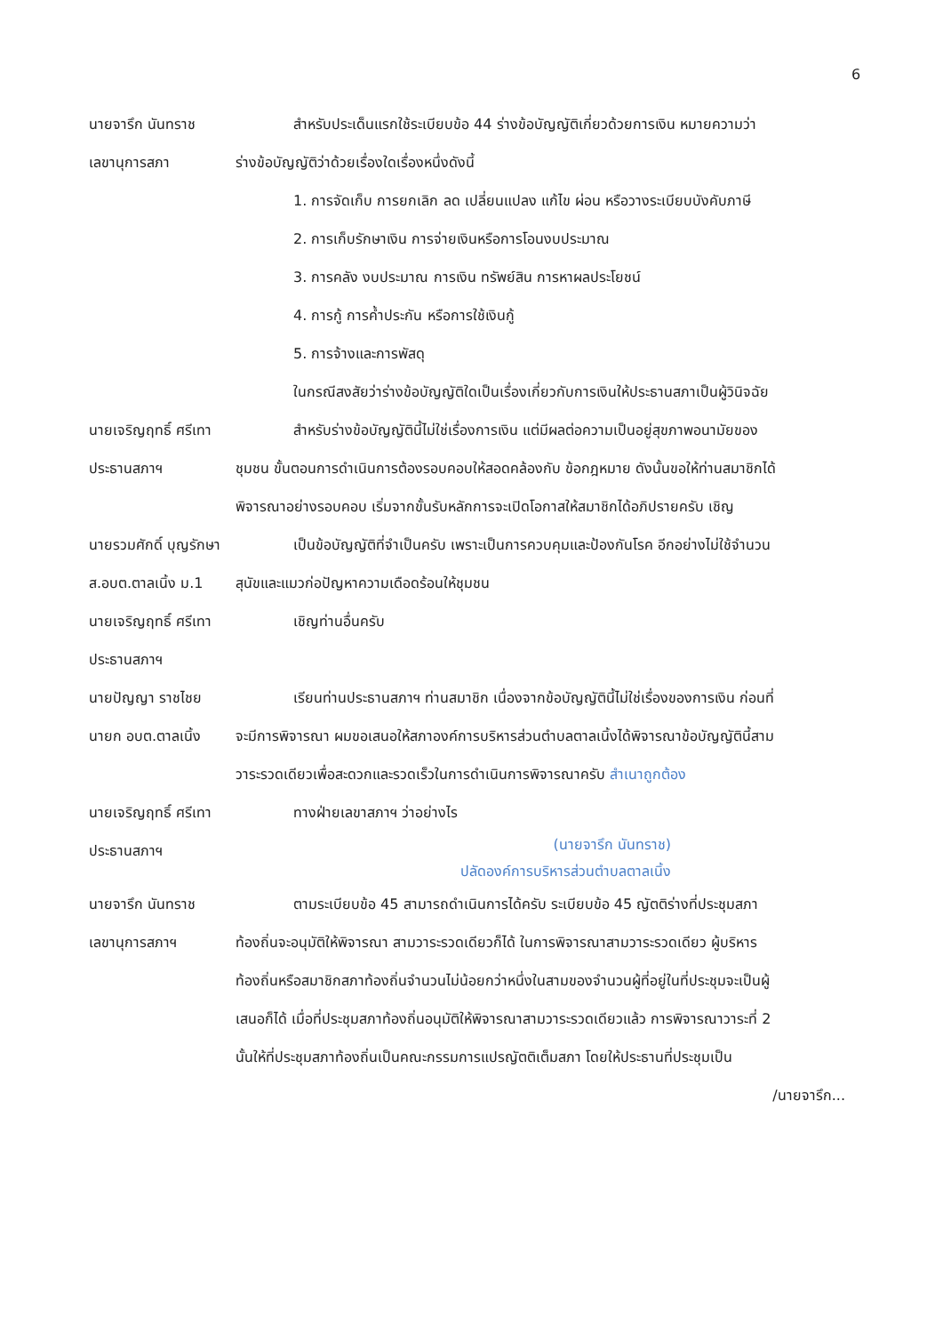6
นายจารึก นันทราช
เลขานุการสภา
สำหรับประเด็นแรกใช้ระเบียบข้อ 44 ร่างข้อบัญญัติเกี่ยวด้วยการเงิน หมายความว่า ร่างข้อบัญญัติว่าด้วยเรื่องใดเรื่องหนึ่งดังนี้
1. การจัดเก็บ การยกเลิก ลด เปลี่ยนแปลง แก้ไข ผ่อน หรือวางระเบียบบังคับภาษี
2. การเก็บรักษาเงิน การจ่ายเงินหรือการโอนงบประมาณ
3. การคลัง งบประมาณ การเงิน ทรัพย์สิน การหาผลประโยชน์
4. การกู้ การค้ำประกัน หรือการใช้เงินกู้
5. การจ้างและการพัสดุ
ในกรณีสงสัยว่าร่างข้อบัญญัติใดเป็นเรื่องเกี่ยวกับการเงินให้ประธานสภาเป็นผู้วินิจฉัย
นายเจริญฤทธิ์ ศรีเทา
ประธานสภาฯ
สำหรับร่างข้อบัญญัตินี้ไม่ใช่เรื่องการเงิน แต่มีผลต่อความเป็นอยู่สุขภาพอนามัยของชุมชน ขั้นตอนการดำเนินการต้องรอบคอบให้สอดคล้องกับ ข้อกฎหมาย ดังนั้นขอให้ท่านสมาชิกได้พิจารณาอย่างรอบคอบ เริ่มจากขั้นรับหลักการจะเปิดโอกาสให้สมาชิกได้อภิปรายครับ เชิญ
นายรวมศักดิ์ บุญรักษา
ส.อบต.ตาลเนิ้ง ม.1
เป็นข้อบัญญัติที่จำเป็นครับ เพราะเป็นการควบคุมและป้องกันโรค อีกอย่างไม่ใช้จำนวนสุนัขและแมวก่อปัญหาความเดือดร้อนให้ชุมชน
นายเจริญฤทธิ์ ศรีเทา
ประธานสภาฯ
เชิญท่านอื่นครับ
นายปัญญา ราชไชย
นายก อบต.ตาลเนิ้ง
เรียนท่านประธานสภาฯ ท่านสมาชิก เนื่องจากข้อบัญญัตินี้ไม่ใช่เรื่องของการเงิน ก่อนที่จะมีการพิจารณา ผมขอเสนอให้สภาองค์การบริหารส่วนตำบลตาลเนิ้งได้พิจารณาข้อบัญญัตินี้สามวาระรวดเดียวเพื่อสะดวกและรวดเร็วในการดำเนินการพิจารณาครับ สำเนาถูกต้อง
นายเจริญฤทธิ์ ศรีเทา
ประธานสภาฯ
ทางฝ่ายเลขาสภาฯ ว่าอย่างไร
(นายจารึก นันทราช)
ปลัดองค์การบริหารส่วนตำบลตาลเนิ้ง
นายจารึก นันทราช
เลขานุการสภาฯ
ตามระเบียบข้อ 45 สามารถดำเนินการได้ครับ ระเบียบข้อ 45 ญัตติร่างที่ประชุมสภาท้องถิ่นจะอนุมัติให้พิจารณา สามวาระรวดเดียวก็ได้ ในการพิจารณาสามวาระรวดเดียว ผู้บริหารท้องถิ่นหรือสมาชิกสภาท้องถิ่นจำนวนไม่น้อยกว่าหนึ่งในสามของจำนวนผู้ที่อยู่ในที่ประชุมจะเป็นผู้เสนอก็ได้ เมื่อที่ประชุมสภาท้องถิ่นอนุมัติให้พิจารณาสามวาระรวดเดียวแล้ว การพิจารณาวาระที่ 2 นั้นให้ที่ประชุมสภาท้องถิ่นเป็นคณะกรรมการแปรญัตติเต็มสภา โดยให้ประธานที่ประชุมเป็น
/นายจารึก...